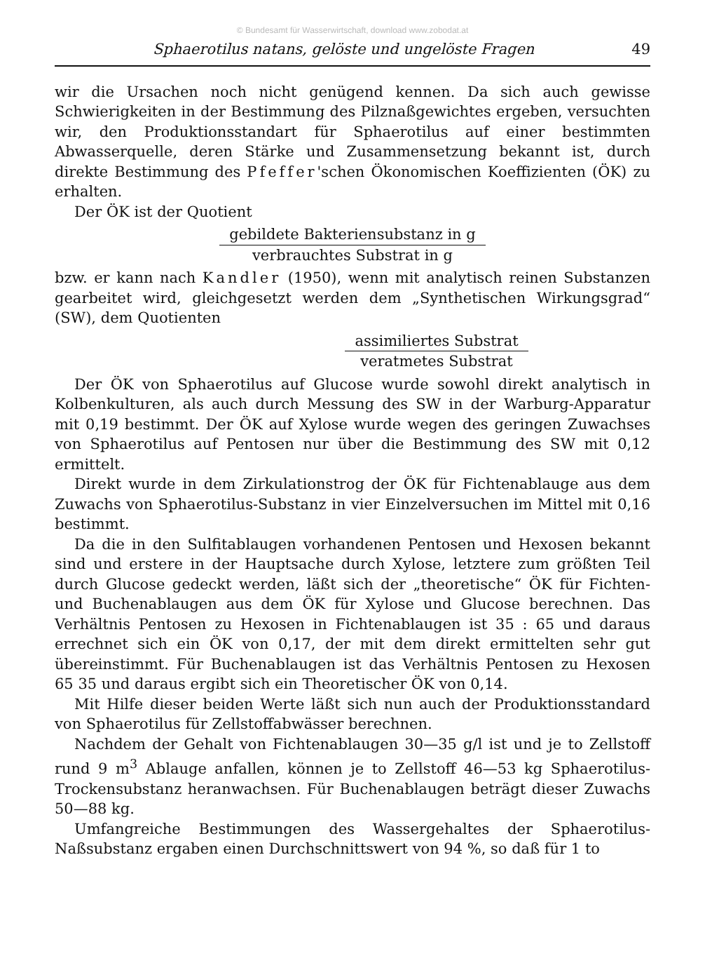© Bundesamt für Wasserwirtschaft, download www.zobodat.at
Sphaerotilus natans, gelöste und ungelöste Fragen 49
wir die Ursachen noch nicht genügend kennen. Da sich auch gewisse Schwierigkeiten in der Bestimmung des Pilznaßgewichtes ergeben, versuchten wir, den Produktionsstandart für Sphaerotilus auf einer bestimmten Abwasserquelle, deren Stärke und Zusammensetzung bekannt ist, durch direkte Bestimmung des Pfeffer'schen Ökonomischen Koeffizienten (ÖK) zu erhalten.
Der ÖK ist der Quotient
gebildete Bakteriensubstanz in g
verbrauchtes Substrat in g
bzw. er kann nach Kandler (1950), wenn mit analytisch reinen Substanzen gearbeitet wird, gleichgesetzt werden dem „Synthetischen Wirkungsgrad“ (SW), dem Quotienten
assimiliertes Substrat
veratmetes Substrat
Der ÖK von Sphaerotilus auf Glucose wurde sowohl direkt analytisch in Kolbenkulturen, als auch durch Messung des SW in der Warburg-Apparatur mit 0,19 bestimmt. Der ÖK auf Xylose wurde wegen des geringen Zuwachses von Sphaerotilus auf Pentosen nur über die Bestimmung des SW mit 0,12 ermittelt.
Direkt wurde in dem Zirkulationstrog der ÖK für Fichtenablauge aus dem Zuwachs von Sphaerotilus-Substanz in vier Einzelversuchen im Mittel mit 0,16 bestimmt.
Da die in den Sulfitablaugen vorhandenen Pentosen und Hexosen bekannt sind und erstere in der Hauptsache durch Xylose, letztere zum größten Teil durch Glucose gedeckt werden, läßt sich der „theoretische“ ÖK für Fichten- und Buchenablaugen aus dem ÖK für Xylose und Glucose berechnen. Das Verhältnis Pentosen zu Hexosen in Fichtenablaugen ist 35 : 65 und daraus errechnet sich ein ÖK von 0,17, der mit dem direkt ermittelten sehr gut übereinstimmt. Für Buchenablaugen ist das Verhältnis Pentosen zu Hexosen 65 35 und daraus ergibt sich ein Theoretischer ÖK von 0,14.
Mit Hilfe dieser beiden Werte läßt sich nun auch der Produktionsstandard von Sphaerotilus für Zellstoffabwässer berechnen.
Nachdem der Gehalt von Fichtenablaugen 30—35 g/l ist und je to Zellstoff rund 9 m<sup>3</sup> Ablauge anfallen, können je to Zellstoff 46—53 kg Sphaerotilus-Trockensubstanz heranwachsen. Für Buchenablaugen beträgt dieser Zuwachs 50—88 kg.
Umfangreiche Bestimmungen des Wassergehaltes der Sphaerotilus-Naßsubstanz ergaben einen Durchschnittswert von 94 %, so daß für 1 to